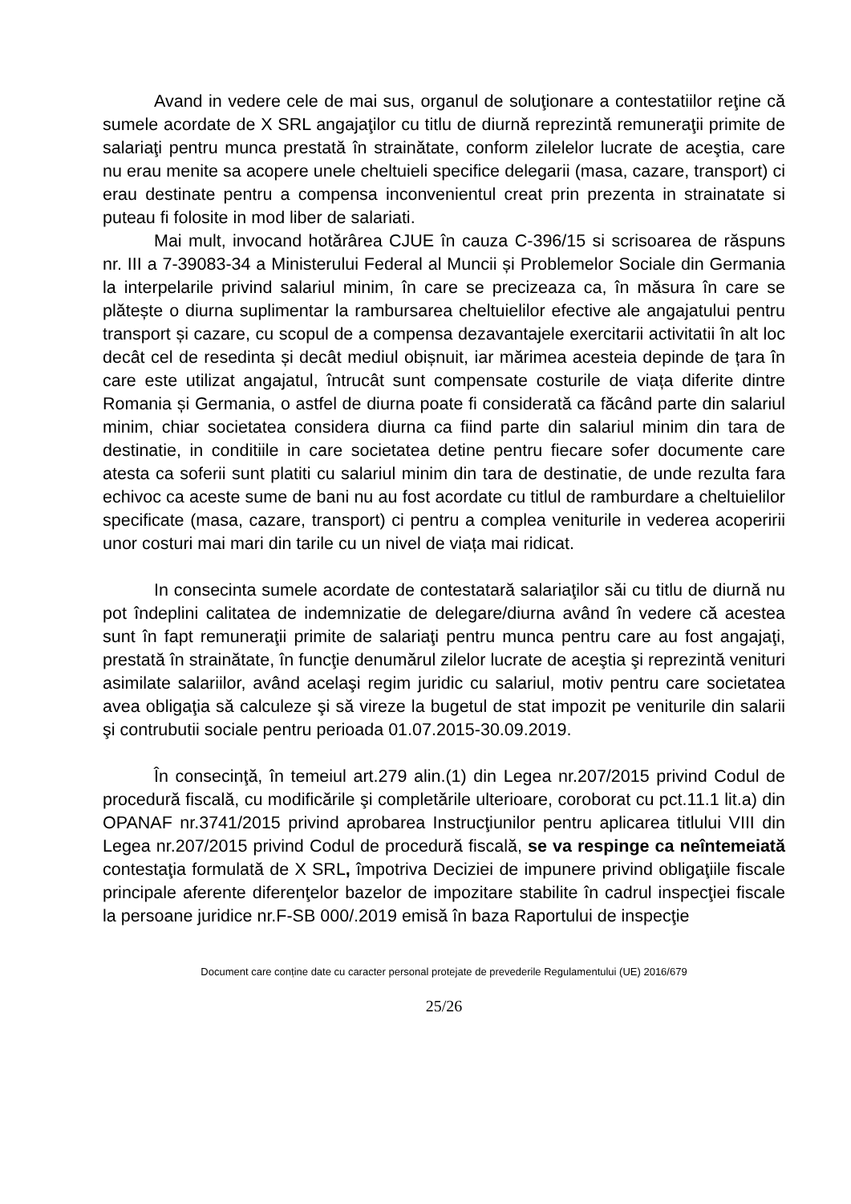Avand in vedere cele de mai sus, organul de soluţionare a contestatiilor reţine că sumele acordate de X SRL angajaţilor cu titlu de diurnă reprezintă remuneraţii primite de salariaţi pentru munca prestată în strainătate, conform zilelelor lucrate de aceştia, care nu erau menite sa acopere unele cheltuieli specifice delegarii (masa, cazare, transport) ci erau destinate pentru a compensa inconvenientul creat prin prezenta in strainatate si puteau fi folosite in mod liber de salariati.
Mai mult, invocand hotărârea CJUE în cauza C-396/15 si scrisoarea de răspuns nr. III a 7-39083-34 a Ministerului Federal al Muncii și Problemelor Sociale din Germania la interpelarile privind salariul minim, în care se precizeaza ca, în măsura în care se plătește o diurna suplimentar la rambursarea cheltuielilor efective ale angajatului pentru transport și cazare, cu scopul de a compensa dezavantajele exercitarii activitatii în alt loc decât cel de resedinta și decât mediul obișnuit, iar mărimea acesteia depinde de țara în care este utilizat angajatul, întrucât sunt compensate costurile de viața diferite dintre Romania și Germania, o astfel de diurna poate fi considerată ca făcând parte din salariul minim, chiar societatea considera diurna ca fiind parte din salariul minim din tara de destinatie, in conditiile in care societatea detine pentru fiecare sofer documente care atesta ca soferii sunt platiti cu salariul minim din tara de destinatie, de unde rezulta fara echivoc ca aceste sume de bani nu au fost acordate cu titlul de ramburdare a cheltuielilor specificate (masa, cazare, transport) ci pentru a complea veniturile in vederea acoperirii unor costuri mai mari din tarile cu un nivel de viața mai ridicat.
In consecinta sumele acordate de contestatară salariaţilor săi cu titlu de diurnă nu pot îndeplini calitatea de indemnizatie de delegare/diurna având în vedere că acestea sunt în fapt remuneraţii primite de salariaţi pentru munca pentru care au fost angajaţi, prestată în strainătate, în funcţie denumărul zilelor lucrate de aceştia şi reprezintă venituri asimilate salariilor, având acelaşi regim juridic cu salariul, motiv pentru care societatea avea obligaţia să calculeze şi să vireze la bugetul de stat impozit pe veniturile din salarii şi contrubutii sociale pentru perioada 01.07.2015-30.09.2019.
În consecinţă, în temeiul art.279 alin.(1) din Legea nr.207/2015 privind Codul de procedură fiscală, cu modificările şi completările ulterioare, coroborat cu pct.11.1 lit.a) din OPANAF nr.3741/2015 privind aprobarea Instrucţiunilor pentru aplicarea titlului VIII din Legea nr.207/2015 privind Codul de procedură fiscală, se va respinge ca neîntemeiată contestaţia formulată de X SRL, împotriva Deciziei de impunere privind obligaţiile fiscale principale aferente diferenţelor bazelor de impozitare stabilite în cadrul inspecţiei fiscale la persoane juridice nr.F-SB 000/.2019 emisă în baza Raportului de inspecţie
Document care conține date cu caracter personal protejate de prevederile Regulamentului (UE) 2016/679
25/26